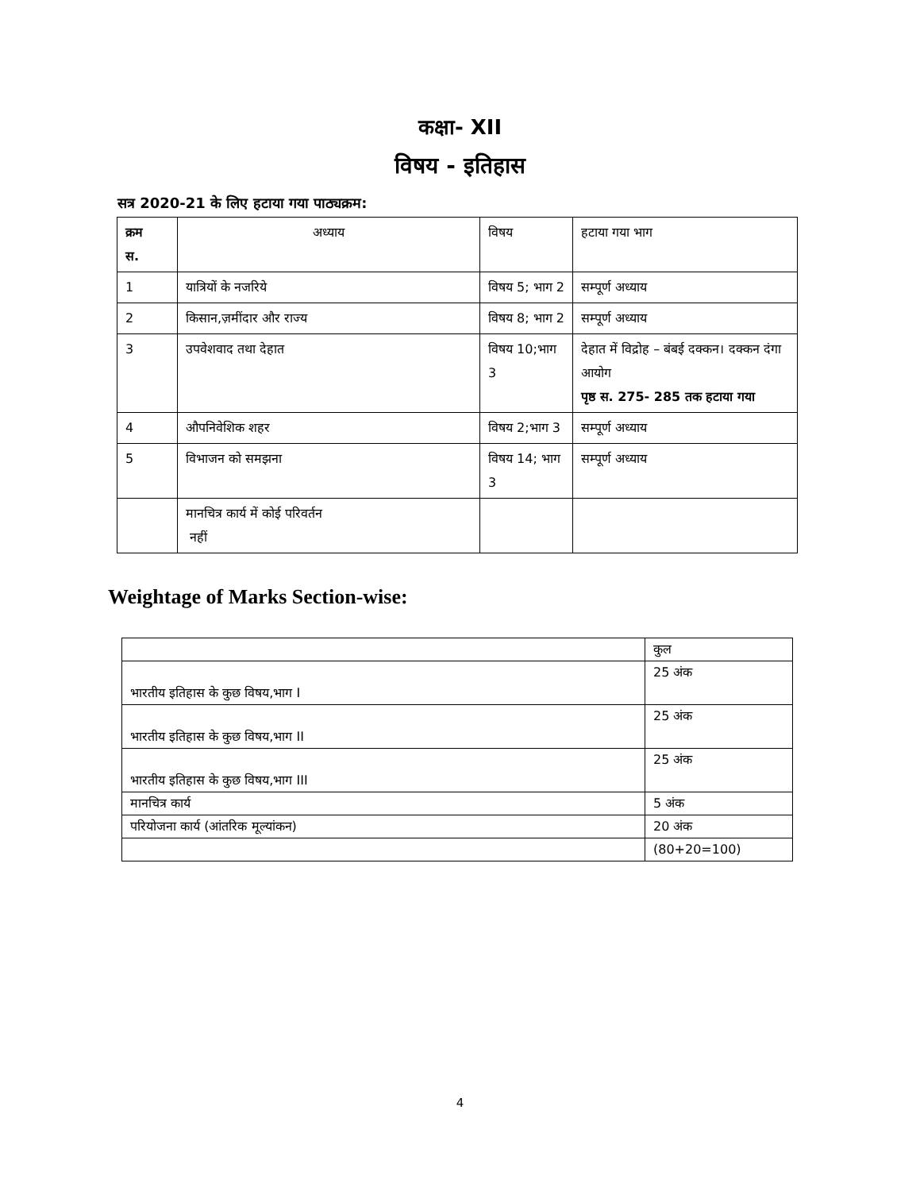कक्षा- XII
विषय - इतिहास
सत्र 2020-21 के लिए हटाया गया पाठ्यक्रम:
| क्रम स. | अध्याय | विषय | हटाया गया भाग |
| --- | --- | --- | --- |
| 1 | यात्रियों के नजरिये | विषय 5; भाग 2 | सम्पूर्ण अध्याय |
| 2 | किसान,ज़मींदार और राज्य | विषय 8; भाग 2 | सम्पूर्ण अध्याय |
| 3 | उपवेशवाद तथा देहात | विषय 10;भाग 3 | देहात में विद्रोह – बंबई दक्कन। दक्कन दंगा आयोग पृष्ठ स. 275- 285 तक हटाया गया |
| 4 | औपनिवेशिक शहर | विषय 2;भाग 3 | सम्पूर्ण अध्याय |
| 5 | विभाजन को समझना | विषय 14; भाग 3 | सम्पूर्ण अध्याय |
| | मानचित्र कार्य में कोई परिवर्तन नहीं | | |
Weightage of Marks Section-wise:
| | कुल |
| भारतीय इतिहास के कुछ विषय,भाग I | 25 अंक |
| भारतीय इतिहास के कुछ विषय,भाग II | 25 अंक |
| भारतीय इतिहास के कुछ विषय,भाग III | 25 अंक |
| मानचित्र कार्य | 5 अंक |
| परियोजना कार्य (आंतरिक मूल्यांकन) | 20 अंक |
| | (80+20=100) |
4